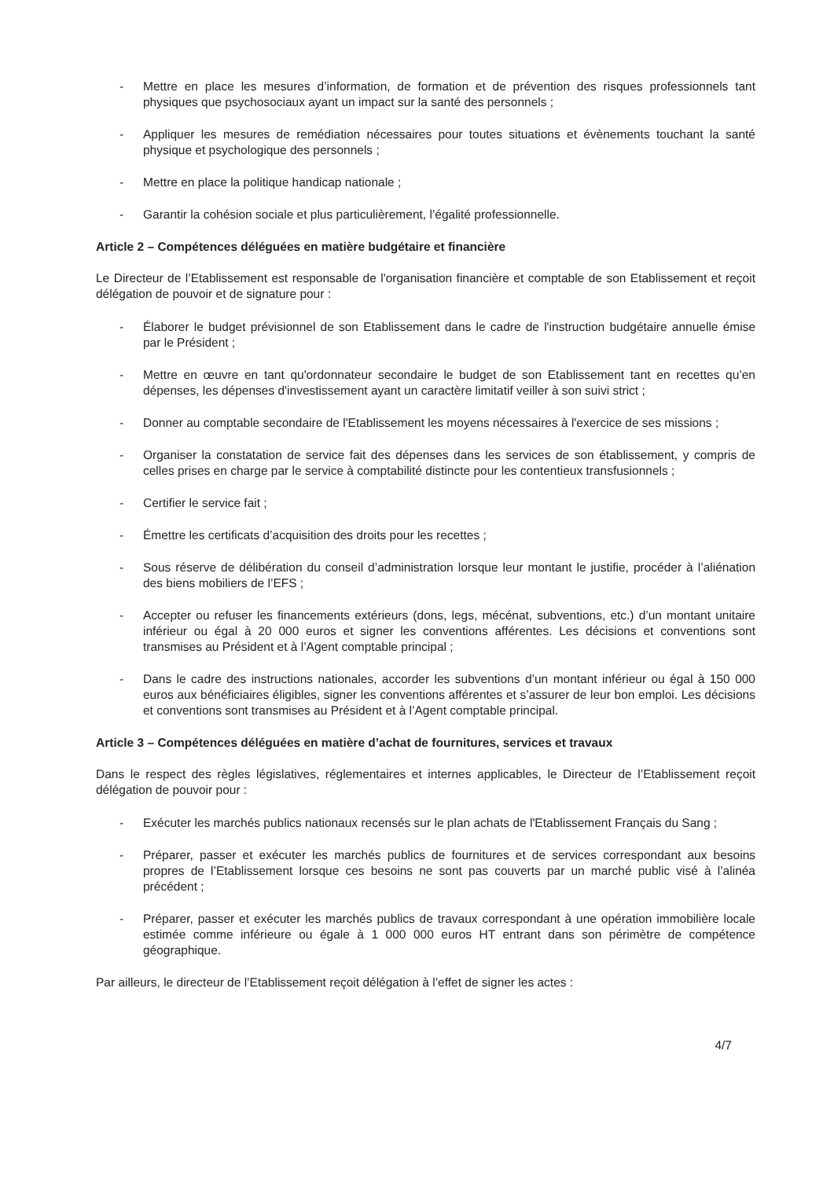- Mettre en place les mesures d’information, de formation et de prévention des risques professionnels tant physiques que psychosociaux ayant un impact sur la santé des personnels ;
- Appliquer les mesures de remédiation nécessaires pour toutes situations et évènements touchant la santé physique et psychologique des personnels ;
- Mettre en place la politique handicap nationale ;
- Garantir la cohésion sociale et plus particulièrement, l’égalité professionnelle.
Article 2 – Compétences déléguées en matière budgétaire et financière
Le Directeur de l’Etablissement est responsable de l'organisation financière et comptable de son Etablissement et reçoit délégation de pouvoir et de signature pour :
- Élaborer le budget prévisionnel de son Etablissement dans le cadre de l'instruction budgétaire annuelle émise par le Président ;
- Mettre en œuvre en tant qu'ordonnateur secondaire le budget de son Etablissement tant en recettes qu’en dépenses, les dépenses d'investissement ayant un caractère limitatif veiller à son suivi strict ;
- Donner au comptable secondaire de l'Etablissement les moyens nécessaires à l'exercice de ses missions ;
- Organiser la constatation de service fait des dépenses dans les services de son établissement, y compris de celles prises en charge par le service à comptabilité distincte pour les contentieux transfusionnels ;
- Certifier le service fait ;
- Émettre les certificats d’acquisition des droits pour les recettes ;
- Sous réserve de délibération du conseil d’administration lorsque leur montant le justifie, procéder à l’aliénation des biens mobiliers de l’EFS ;
- Accepter ou refuser les financements extérieurs (dons, legs, mécénat, subventions, etc.) d’un montant unitaire inférieur ou égal à 20 000 euros et signer les conventions afférentes. Les décisions et conventions sont transmises au Président et à l’Agent comptable principal ;
- Dans le cadre des instructions nationales, accorder les subventions d’un montant inférieur ou égal à 150 000 euros aux bénéficiaires éligibles, signer les conventions afférentes et s’assurer de leur bon emploi. Les décisions et conventions sont transmises au Président et à l’Agent comptable principal.
Article 3 – Compétences déléguées en matière d’achat de fournitures, services et travaux
Dans le respect des règles législatives, réglementaires et internes applicables, le Directeur de l’Etablissement reçoit délégation de pouvoir pour :
- Exécuter les marchés publics nationaux recensés sur le plan achats de l'Etablissement Français du Sang ;
- Préparer, passer et exécuter les marchés publics de fournitures et de services correspondant aux besoins propres de l’Etablissement lorsque ces besoins ne sont pas couverts par un marché public visé à l’alinéa précédent ;
- Préparer, passer et exécuter les marchés publics de travaux correspondant à une opération immobilière locale estimée comme inférieure ou égale à 1 000 000 euros HT entrant dans son périmètre de compétence géographique.
Par ailleurs, le directeur de l’Etablissement reçoit délégation à l’effet de signer les actes :
4/7